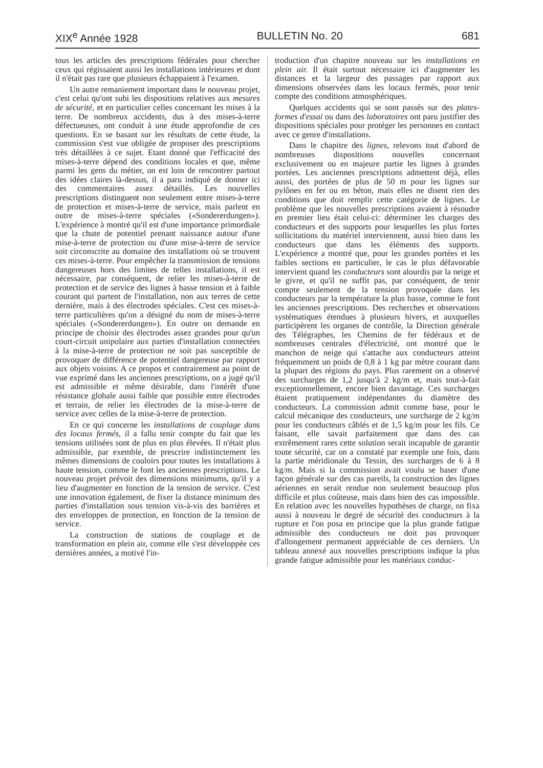XIX<sup>e</sup> Année 1928 BULLETIN No. 20 681
tous les articles des prescriptions fédérales pour chercher ceux qui régissaient aussi les installations intérieures et dont il n'était pas rare que plusieurs échappaient à l'examen.
Un autre remaniement important dans le nouveau projet, c'est celui qu'ont subi les dispositions relatives aux mesures de sécurité, et en particulier celles concernant les mises à la terre. De nombreux accidents, dus à des mises-à-terre défectueuses, ont conduit à une étude approfondie de ces questions. En se basant sur les résultats de cette étude, la commission s'est vue obligée de proposer des prescriptions très détaillées à ce sujet. Etant donné que l'efficacité des mises-à-terre dépend des conditions locales et que, même parmi les gens du métier, on est loin de rencontrer partout des idées claires là-dessus, il a paru indiqué de donner ici des commentaires assez détaillés. Les nouvelles prescriptions distinguent non seulement entre mises-à-terre de protection et mises-à-terre de service, mais parlent en outre de mises-à-terre spéciales («Sondererdungen»). L'expérience à montré qu'il est d'une importance primordiale que la chute de potentiel prenant naissance autour d'une mise-à-terre de protection ou d'une mise-à-terre de service soit circonscrite au domaine des installations où se trouvent ces mises-à-terre. Pour empêcher la transmission de tensions dangereuses hors des limites de telles installations, il est nécessaire, par conséquent, de relier les mises-à-terre de protection et de service des lignes à basse tension et à faible courant qui partent de l'installation, non aux terres de cette dernière, mais à des électrodes spéciales. C'est ces mises-à-terre particulières qu'on a désigné du nom de mises-à-terre spéciales («Sondererdungen»). En outre on demande en principe de choisir des électrodes assez grandes pour qu'un court-circuit unipolaire aux parties d'installation connectées à la mise-à-terre de protection ne soit pas susceptible de provoquer de différence de potentiel dangereuse par rapport aux objets voisins. A ce propos et contrairement au point de vue exprimé dans les anciennes prescriptions, on a jugé qu'il est admissible et même désirable, dans l'intérêt d'une résistance globale aussi faible que possible entre électrodes et terrain, de relier les électrodes de la mise-à-terre de service avec celles de la mise-à-terre de protection.
En ce qui concerne les installations de couplage dans des locaux fermés, il a fallu tenir compte du fait que les tensions utilisées sont de plus en plus élevées. Il n'était plus admissible, par exemble, de prescrire indistinctement les mêmes dimensions de couloirs pour toutes les installations à haute tension, comme le font les anciennes prescriptions. Le nouveau projet prévoit des dimensions minimums, qu'il y a lieu d'augmenter en fonction de la tension de service. C'est une innovation également, de fixer la distance minimum des parties d'installation sous tension vis-à-vis des barrières et des enveloppes de protection, en fonction de la tension de service.
La construction de stations de couplage et de transformation en plein air, comme elle s'est développée ces dernières années, a motivé l'in-
troduction d'un chapitre nouveau sur les installations en plein air. Il était surtout nécessaire ici d'augmenter les distances et la largeur des passages par rapport aux dimensions observées dans les locaux fermés, pour tenir compte des conditions atmosphériques.
Quelques accidents qui se sont passés sur des plates-formes d'essai ou dans des laboratoires ont paru justifier des dispositions spéciales pour protéger les personnes en contact avec ce genre d'installations.
Dans le chapitre des lignes, relevons tout d'abord de nombreuses dispositions nouvelles concernant exclusivement ou en majeure partie les lignes à grandes portées. Les anciennes prescriptions admettent déjà, elles aussi, des portées de plus de 50 m pour les lignes sur pylônes en fer ou en béton, mais elles ne disent rien des conditions que doit remplir cette catégorie de lignes. Le problème que les nouvelles prescriptions avaient à résoudre en premier lieu était celui-ci: déterminer les charges des conducteurs et des supports pour lesquelles les plus fortes sollicitations du matériel interviennent, aussi bien dans les conducteurs que dans les éléments des supports. L'expérience a montré que, pour les grandes portées et les faibles sections en particulier, le cas le plus défavorable intervient quand les conducteurs sont alourdis par la neige et le givre, et qu'il ne suffit pas, par conséquent, de tenir compte seulement de la tension provoquée dans les conducteurs par la température la plus basse, comme le font les anciennes prescriptions. Des recherches et observations systématiques étendues à plusieurs hivers, et auxquelles participèrent les organes de contrôle, la Direction générale des Télégraphes, les Chemins de fer fédéraux et de nombreuses centrales d'électricité, ont montré que le manchon de neige qui s'attache aux conducteurs atteint fréquemment un poids de 0,8 à 1 kg par mètre courant dans la plupart des régions du pays. Plus rarement on a observé des surcharges de 1,2 jusqu'à 2 kg/m et, mais tout-à-fait exceptionnellement, encore bien davantage. Ces surcharges étaient pratiquement indépendantes du diamètre des conducteurs. La commission admit comme base, pour le calcul mécanique des conducteurs, une surcharge de 2 kg/m pour les conducteurs câblés et de 1,5 kg/m pour les fils. Ce faisant, elle savait parfaitement que dans des cas extrêmement rares cette solution serait incapable de garantir toute sécurité, car on a constaté par exemple une fois, dans la partie méridionale du Tessin, des surcharges de 6 à 8 kg/m. Mais si la commission avait voulu se baser d'une façon générale sur des cas pareils, la construction des lignes aériennes en serait rendue non seulement beaucoup plus difficile et plus coûteuse, mais dans bien des cas impossible. En relation avec les nouvelles hypothèses de charge, on fixa aussi à nouveau le degré de sécurité des conducteurs à la rupture et l'on posa en principe que la plus grande fatigue admissible des conducteurs ne doit pas provoquer d'allongement permanent appréciable de ces derniers. Un tableau annexé aux nouvelles prescriptions indique la plus grande fatigue admissible pour les matériaux conduc-